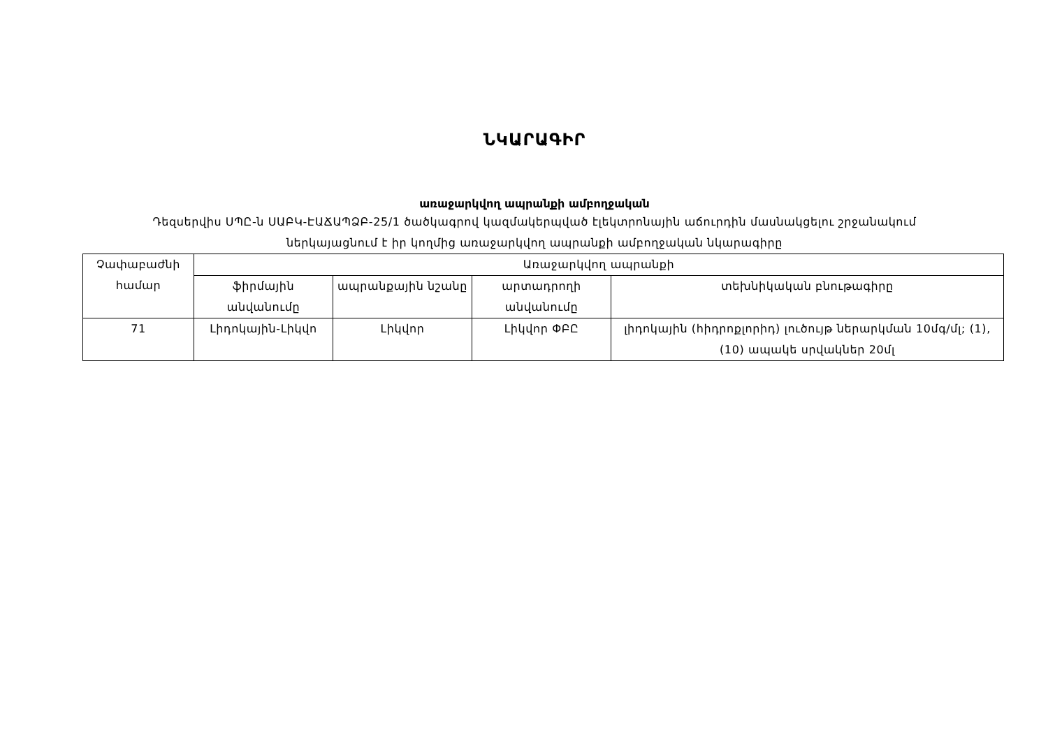ՆԿԱՐԱԳԻՐ
առաջարկվող ապրանքի ամբողջական
Դեզսերվիս ՍՊԸ-ն ՍԱԲԿ-ԷԱՃԱՊՁԲ-25/1 ծածկագրով կազմակերպված էլեկտրոնային աճուրդին մասնակցելու շրջանակում
ներկայացնում է իր կողմից առաջարկվող ապրանքի ամբողջական նկարագիրը
| Չափաբաժնի համար | Առաջարկվող ապրանքի | | | |
| --- | --- | --- | --- | --- |
| | ֆիրմային անվանումը | ապրանքային նշանը | արտադրողի անվանումը | տեխնիկական բնութագիրը |
| 71 | Լիդոկային-Լիկվո | Լիկվոր | Լիկվոր ՓԲԸ | լիդոկային (հիդրոքլորիդ) լուծույթ ներարկման 10մգ/մլ; (1), (10) ապակե սրվակներ 20մլ |